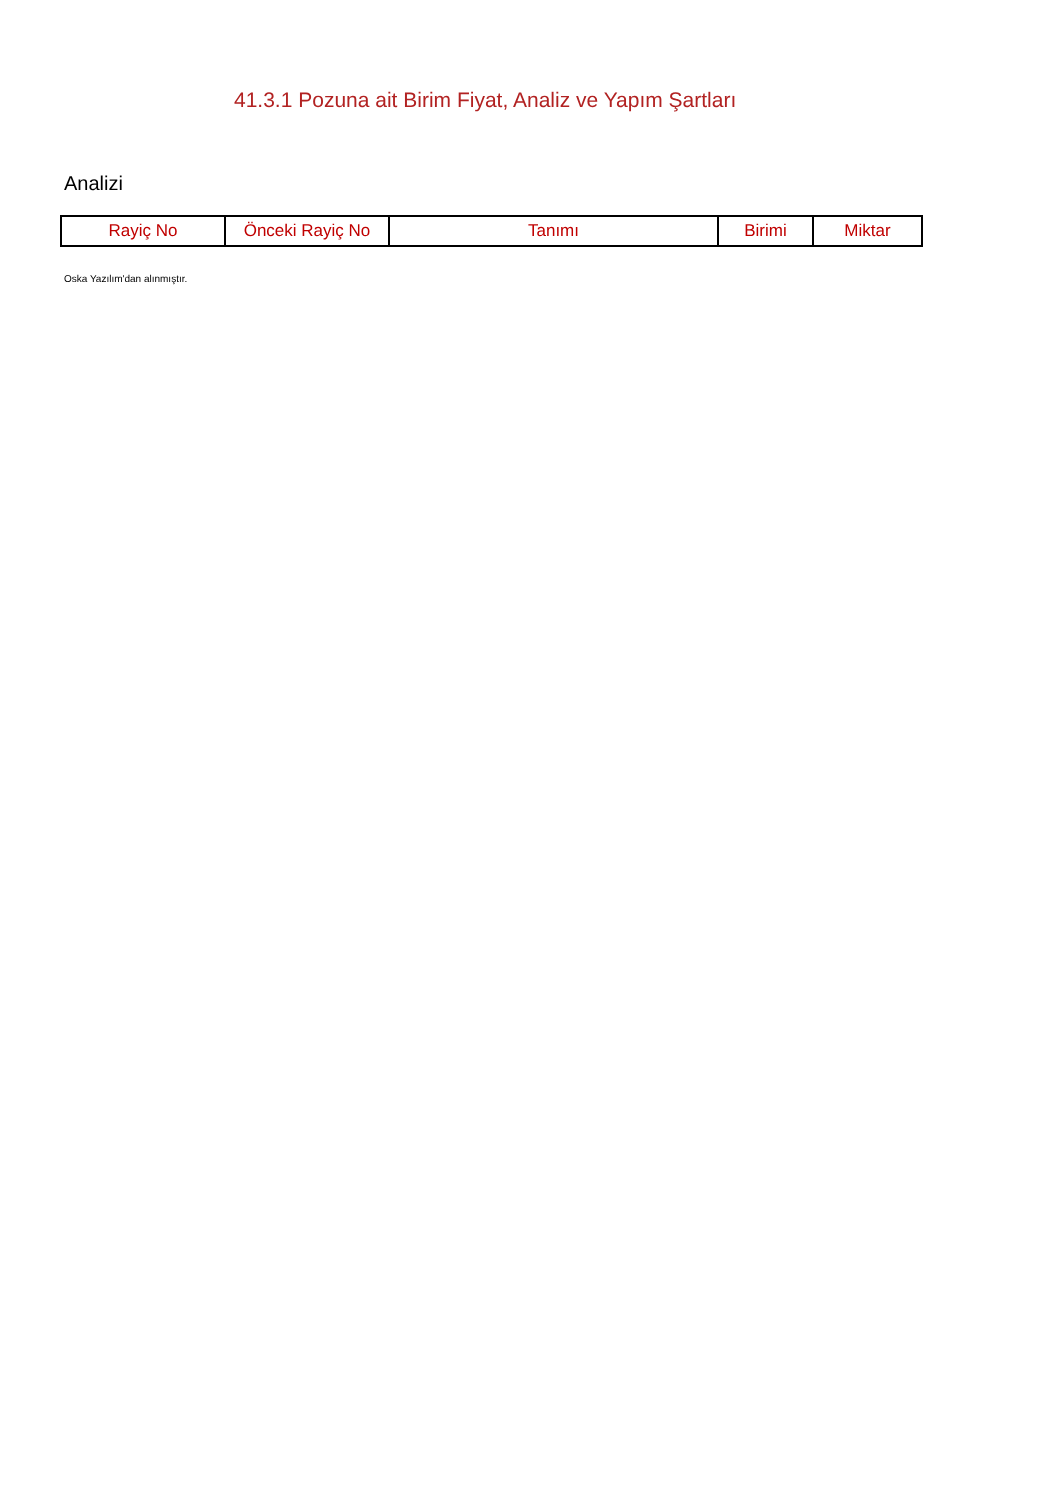41.3.1 Pozuna ait Birim Fiyat, Analiz ve Yapım Şartları
Analizi
| Rayiç No | Önceki Rayiç No | Tanımı | Birimi | Miktar |
| --- | --- | --- | --- | --- |
Oska Yazılım'dan alınmıştır.